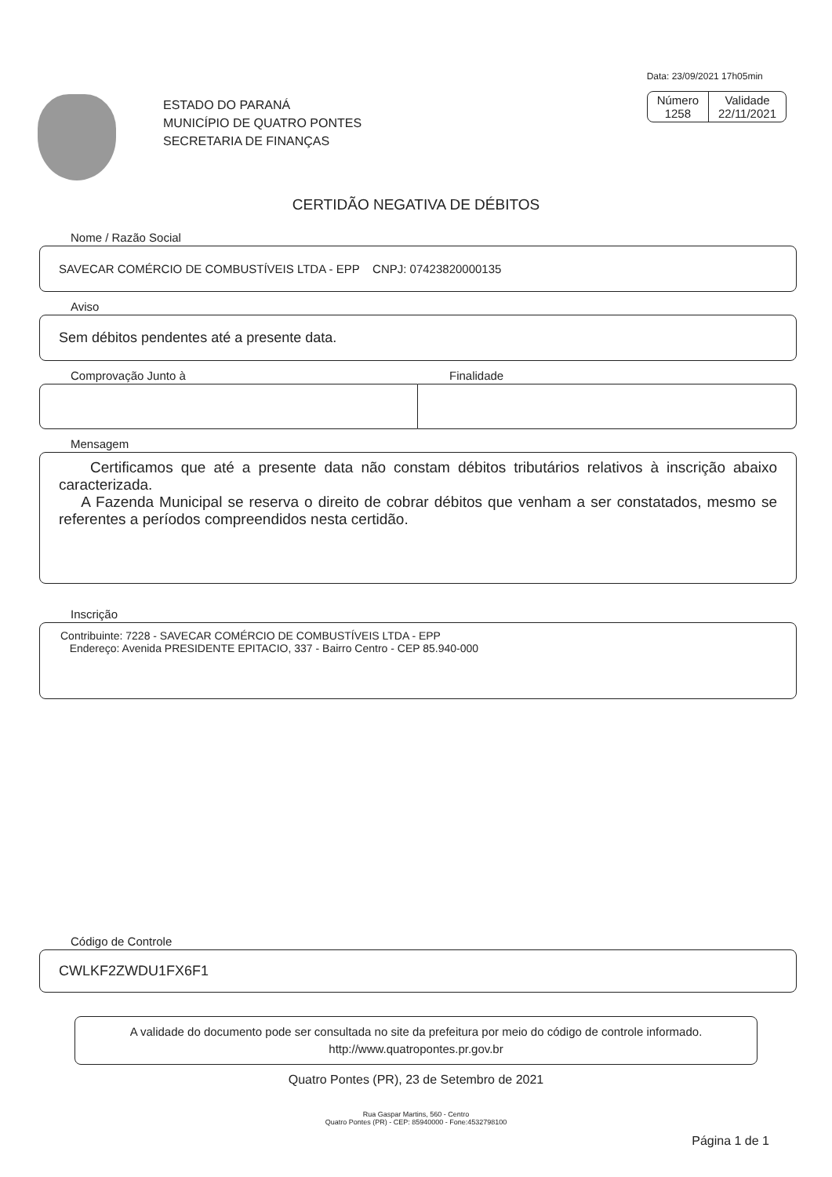ESTADO DO PARANÁ
MUNICÍPIO DE QUATRO PONTES
SECRETARIA DE FINANÇAS
Data: 23/09/2021 17h05min
Número
1258
Validade
22/11/2021
CERTIDÃO NEGATIVA DE DÉBITOS
Nome / Razão Social
SAVECAR COMÉRCIO DE COMBUSTÍVEIS LTDA - EPP CNPJ: 07423820000135
Aviso
Sem débitos pendentes até a presente data.
Comprovação Junto à Finalidade
Mensagem
Certificamos que até a presente data não constam débitos tributários relativos à inscrição abaixo caracterizada.
A Fazenda Municipal se reserva o direito de cobrar débitos que venham a ser constatados, mesmo se referentes a períodos compreendidos nesta certidão.
Inscrição
Contribuinte: 7228 - SAVECAR COMÉRCIO DE COMBUSTÍVEIS LTDA - EPP
Endereço: Avenida PRESIDENTE EPITACIO, 337 - Bairro Centro - CEP 85.940-000
Código de Controle
CWLKF2ZWDU1FX6F1
A validade do documento pode ser consultada no site da prefeitura por meio do código de controle informado.
http://www.quatropontes.pr.gov.br
Quatro Pontes (PR), 23 de Setembro de 2021
Rua Gaspar Martins, 560 - Centro
Quatro Pontes (PR) - CEP: 85940000 - Fone:4532798100
Página 1 de 1